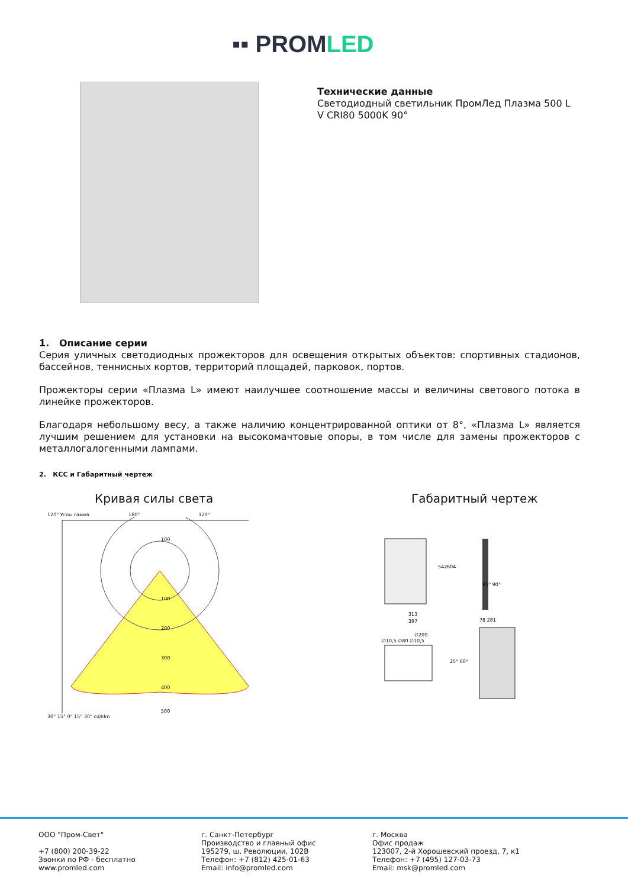▪▪ PROMLED
Технические данные
Светодиодный светильник ПромЛед Плазма 500 L V CRI80 5000K 90°
1. Описание серии
Серия уличных светодиодных прожекторов для освещения открытых объектов: спортивных стадионов, бассейнов, теннисных кортов, территорий площадей, парковок, портов.
Прожекторы серии «Плазма L» имеют наилучшее соотношение массы и величины светового потока в линейке прожекторов.
Благодаря небольшому весу, а также наличию концентрированной оптики от 8°, «Плазма L» является лучшим решением для установки на высокомачтовые опоры, в том числе для замены прожекторов с металлогалогенными лампами.
2. КСС и Габаритный чертеж
Кривая силы света Габаритный чертеж
120° Углы гамма 180° 120°
100
100
200
300
400
500
30° 15° 0° 15° 30° cd/klm
313
397
542
604
78 281
∅200
∅10,5 ∅80 ∅10,5
25° 60°
95° 90°
ООО "Пром-Свет"
+7 (800) 200-39-22
Звонки по РФ - бесплатно
www.promled.com
г. Санкт-Петербург
Производство и главный офис
195279, ш. Революции, 102В
Телефон: +7 (812) 425-01-63
Email: info@promled.com
г. Москва
Офис продаж
123007, 2-й Хорошевский проезд, 7, к1
Телефон: +7 (495) 127-03-73
Email: msk@promled.com